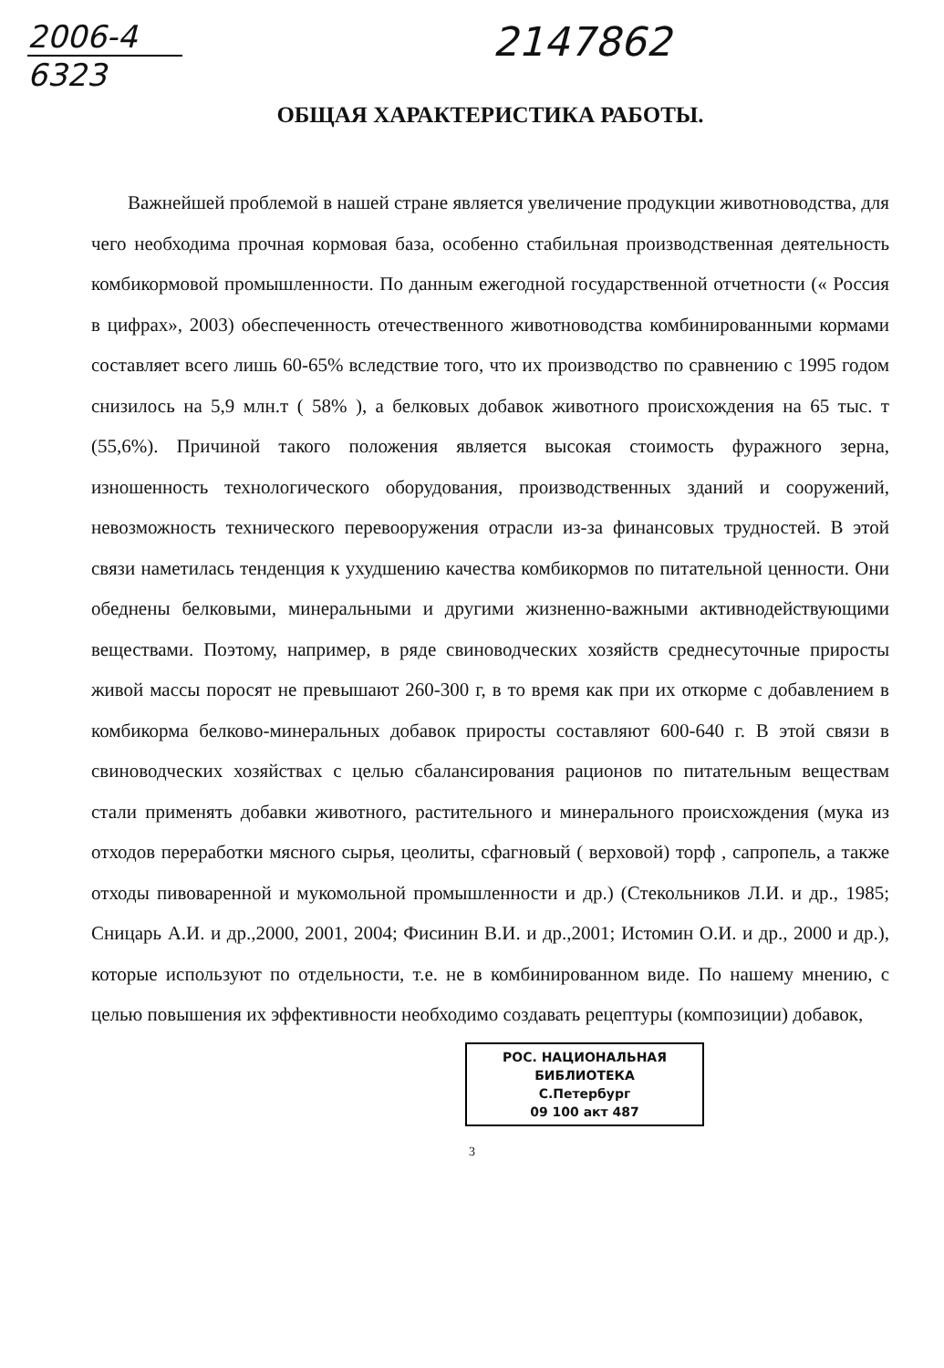2006-4
6323
2147862
ОБЩАЯ ХАРАКТЕРИСТИКА РАБОТЫ.
Важнейшей проблемой в нашей стране является увеличение продукции животноводства, для чего необходима прочная кормовая база, особенно стабильная производственная деятельность комбикормовой промышленности. По данным ежегодной государственной отчетности (« Россия в цифрах», 2003) обеспеченность отечественного животноводства комбинированными кормами составляет всего лишь 60-65% вследствие того, что их производство по сравнению с 1995 годом снизилось на 5,9 млн.т ( 58% ), а белковых добавок животного происхождения на 65 тыс. т (55,6%). Причиной такого положения является высокая стоимость фуражного зерна, изношенность технологического оборудования, производственных зданий и сооружений, невозможность технического перевооружения отрасли из-за финансовых трудностей. В этой связи наметилась тенденция к ухудшению качества комбикормов по питательной ценности. Они обеднены белковыми, минеральными и другими жизненно-важными активнодействующими веществами. Поэтому, например, в ряде свиноводческих хозяйств среднесуточные приросты живой массы поросят не превышают 260-300 г, в то время как при их откорме с добавлением в комбикорма белково-минеральных добавок приросты составляют 600-640 г. В этой связи в свиноводческих хозяйствах с целью сбалансирования рационов по питательным веществам стали применять добавки животного, растительного и минерального происхождения (мука из отходов переработки мясного сырья, цеолиты, сфагновый ( верховой) торф , сапропель, а также отходы пивоваренной и мукомольной промышленности и др.) (Стекольников Л.И. и др., 1985; Сницарь А.И. и др.,2000, 2001, 2004; Фисинин В.И. и др.,2001; Истомин О.И. и др., 2000 и др.), которые используют по отдельности, т.е. не в комбинированном виде. По нашему мнению, с целью повышения их эффективности необходимо создавать рецептуры (композиции) добавок,
РОС. НАЦИОНАЛЬНАЯ
БИБЛИОТЕКА
С.Петербург
09 100 акт 487
3